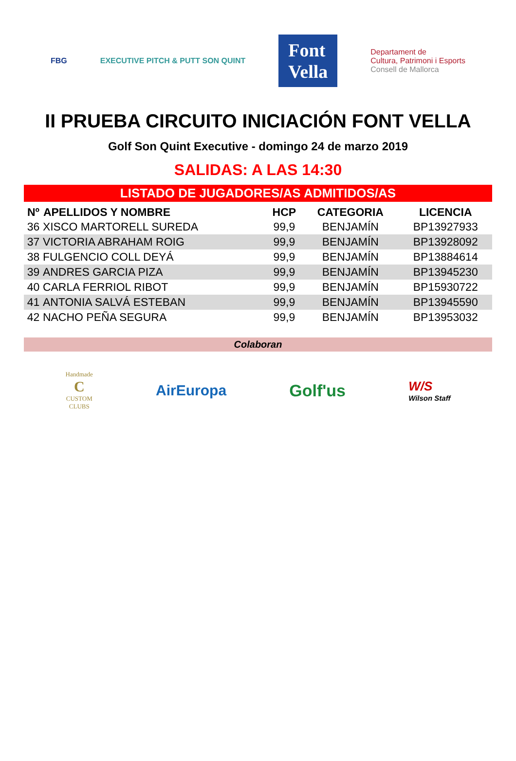FBG EXECUTIVE PITCH & PUTT SON QUINT Font
Vella Departament de
Cultura, Patrimoni i Esports
Consell de Mallorca
II PRUEBA CIRCUITO INICIACIÓN FONT VELLA
Golf Son Quint Executive - domingo 24 de marzo 2019
SALIDAS: A LAS 14:30
| LISTADO DE JUGADORES/AS ADMITIDOS/AS | | | | |
| --- | --- | --- | --- | --- |
| Nº | APELLIDOS Y NOMBRE | HCP | CATEGORIA | LICENCIA |
| 36 | XISCO MARTORELL SUREDA | 99,9 | BENJAMÍN | BP13927933 |
| 37 | VICTORIA ABRAHAM ROIG | 99,9 | BENJAMÍN | BP13928092 |
| 38 | FULGENCIO COLL DEYÁ | 99,9 | BENJAMÍN | BP13884614 |
| 39 | ANDRES GARCIA PIZA | 99,9 | BENJAMÍN | BP13945230 |
| 40 | CARLA FERRIOL RIBOT | 99,9 | BENJAMÍN | BP15930722 |
| 41 | ANTONIA SALVÁ ESTEBAN | 99,9 | BENJAMÍN | BP13945590 |
| 42 | NACHO PEÑA SEGURA | 99,9 | BENJAMÍN | BP13953032 |
Colaboran
Handmade
C
CUSTOM
CLUBS AirEuropa Golf'us W/S
Wilson Staff